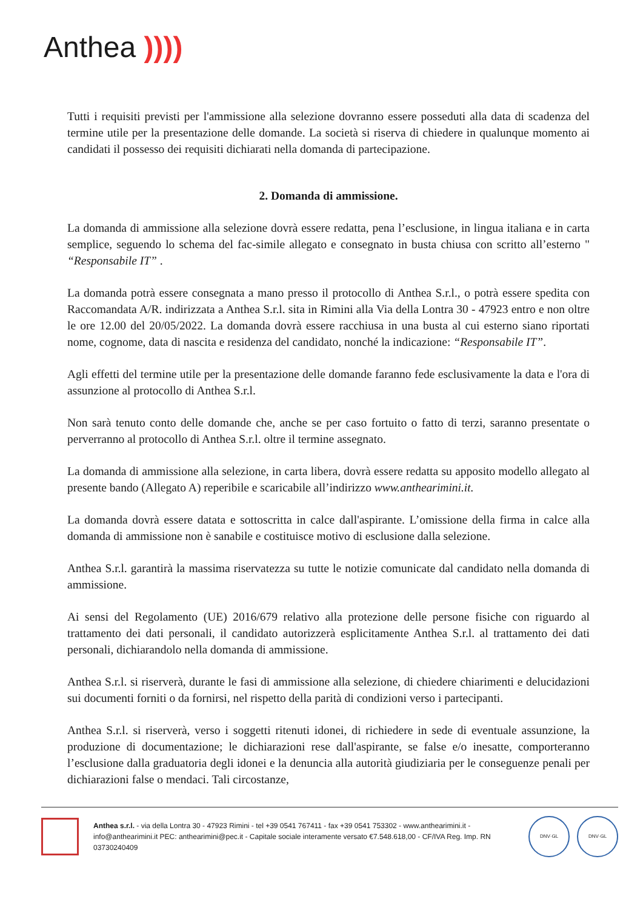Anthea ))))
Tutti i requisiti previsti per l'ammissione alla selezione dovranno essere posseduti alla data di scadenza del termine utile per la presentazione delle domande. La società si riserva di chiedere in qualunque momento ai candidati il possesso dei requisiti dichiarati nella domanda di partecipazione.
2. Domanda di ammissione.
La domanda di ammissione alla selezione dovrà essere redatta, pena l’esclusione, in lingua italiana e in carta semplice, seguendo lo schema del fac-simile allegato e consegnato in busta chiusa con scritto all’esterno " “Responsabile IT” .
La domanda potrà essere consegnata a mano presso il protocollo di Anthea S.r.l., o potrà essere spedita con Raccomandata A/R. indirizzata a Anthea S.r.l. sita in Rimini alla Via della Lontra 30 - 47923 entro e non oltre le ore 12.00 del 20/05/2022. La domanda dovrà essere racchiusa in una busta al cui esterno siano riportati nome, cognome, data di nascita e residenza del candidato, nonché la indicazione: “Responsabile IT”.
Agli effetti del termine utile per la presentazione delle domande faranno fede esclusivamente la data e l'ora di assunzione al protocollo di Anthea S.r.l.
Non sarà tenuto conto delle domande che, anche se per caso fortuito o fatto di terzi, saranno presentate o perverranno al protocollo di Anthea S.r.l. oltre il termine assegnato.
La domanda di ammissione alla selezione, in carta libera, dovrà essere redatta su apposito modello allegato al presente bando (Allegato A) reperibile e scaricabile all’indirizzo www.anthearimini.it.
La domanda dovrà essere datata e sottoscritta in calce dall'aspirante. L’omissione della firma in calce alla domanda di ammissione non è sanabile e costituisce motivo di esclusione dalla selezione.
Anthea S.r.l. garantirà la massima riservatezza su tutte le notizie comunicate dal candidato nella domanda di ammissione.
Ai sensi del Regolamento (UE) 2016/679 relativo alla protezione delle persone fisiche con riguardo al trattamento dei dati personali, il candidato autorizzerà esplicitamente Anthea S.r.l. al trattamento dei dati personali, dichiarandolo nella domanda di ammissione.
Anthea S.r.l. si riserverà, durante le fasi di ammissione alla selezione, di chiedere chiarimenti e delucidazioni sui documenti forniti o da fornirsi, nel rispetto della parità di condizioni verso i partecipanti.
Anthea S.r.l. si riserverà, verso i soggetti ritenuti idonei, di richiedere in sede di eventuale assunzione, la produzione di documentazione; le dichiarazioni rese dall'aspirante, se false e/o inesatte, comporteranno l’esclusione dalla graduatoria degli idonei e la denuncia alla autorità giudiziaria per le conseguenze penali per dichiarazioni false o mendaci. Tali circostanze,
Anthea s.r.l. - via della Lontra 30 - 47923 Rimini - tel +39 0541 767411 - fax +39 0541 753302 - www.anthearimini.it - info@anthearimini.it PEC: anthearimini@pec.it - Capitale sociale interamente versato €7.548.618,00 - CF/IVA Reg. Imp. RN 03730240409
DNV·GL DNV·GL